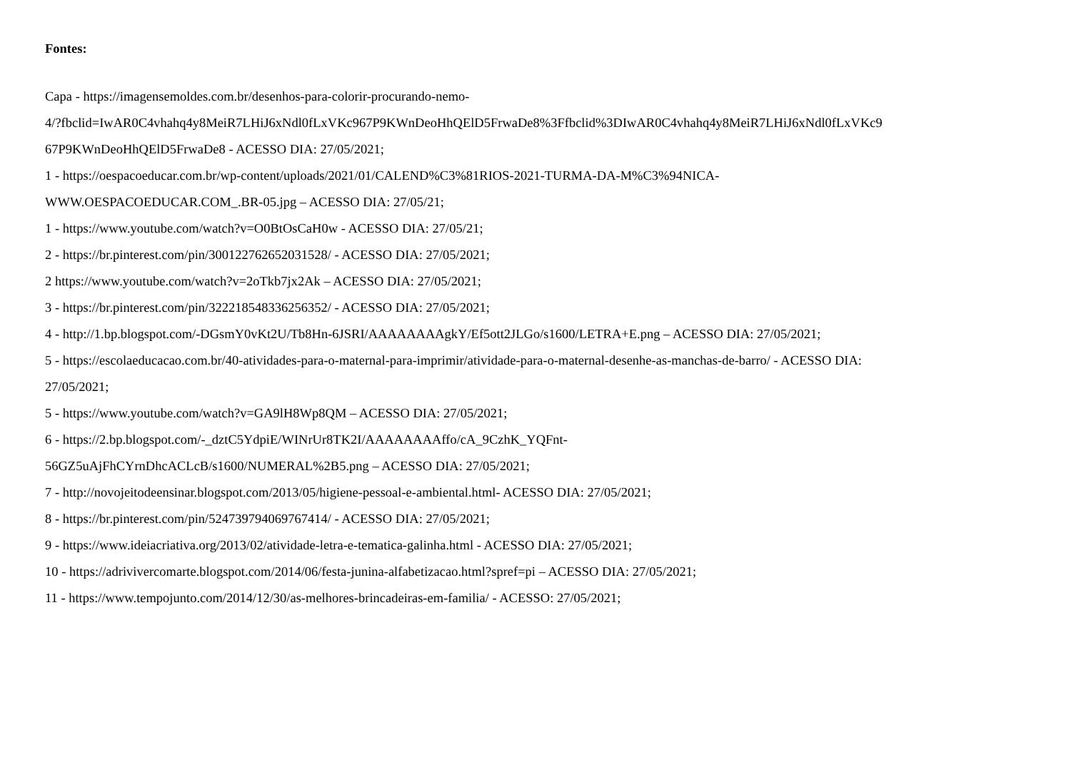Fontes:
Capa - https://imagensemoldes.com.br/desenhos-para-colorir-procurando-nemo-
4/?fbclid=IwAR0C4vhahq4y8MeiR7LHiJ6xNdl0fLxVKc967P9KWnDeoHhQElD5FrwaDe8%3Ffbclid%3DIwAR0C4vhahq4y8MeiR7LHiJ6xNdl0fLxVKc9
67P9KWnDeoHhQElD5FrwaDe8 - ACESSO DIA: 27/05/2021;
1 - https://oespacoeducar.com.br/wp-content/uploads/2021/01/CALEND%C3%81RIOS-2021-TURMA-DA-M%C3%94NICA-
WWW.OESPACOEDUCAR.COM_.BR-05.jpg – ACESSO DIA: 27/05/21;
1 - https://www.youtube.com/watch?v=O0BtOsCaH0w - ACESSO DIA: 27/05/21;
2 - https://br.pinterest.com/pin/300122762652031528/ - ACESSO DIA: 27/05/2021;
2 https://www.youtube.com/watch?v=2oTkb7jx2Ak – ACESSO DIA: 27/05/2021;
3 - https://br.pinterest.com/pin/322218548336256352/ - ACESSO DIA: 27/05/2021;
4 - http://1.bp.blogspot.com/-DGsmY0vKt2U/Tb8Hn-6JSRI/AAAAAAAAgkY/Ef5ott2JLGo/s1600/LETRA+E.png – ACESSO DIA: 27/05/2021;
5 - https://escolaeducacao.com.br/40-atividades-para-o-maternal-para-imprimir/atividade-para-o-maternal-desenhe-as-manchas-de-barro/ - ACESSO DIA:
27/05/2021;
5 - https://www.youtube.com/watch?v=GA9lH8Wp8QM – ACESSO DIA: 27/05/2021;
6 - https://2.bp.blogspot.com/-_dztC5YdpiE/WINrUr8TK2I/AAAAAAAAffo/cA_9CzhK_YQFnt-
56GZ5uAjFhCYrnDhcACLcB/s1600/NUMERAL%2B5.png – ACESSO DIA: 27/05/2021;
7 - http://novojeitodeensinar.blogspot.com/2013/05/higiene-pessoal-e-ambiental.html- ACESSO DIA: 27/05/2021;
8 - https://br.pinterest.com/pin/524739794069767414/ - ACESSO DIA: 27/05/2021;
9 - https://www.ideiacriativa.org/2013/02/atividade-letra-e-tematica-galinha.html - ACESSO DIA: 27/05/2021;
10 - https://adrivivercomarte.blogspot.com/2014/06/festa-junina-alfabetizacao.html?spref=pi – ACESSO DIA: 27/05/2021;
11 - https://www.tempojunto.com/2014/12/30/as-melhores-brincadeiras-em-familia/ - ACESSO: 27/05/2021;